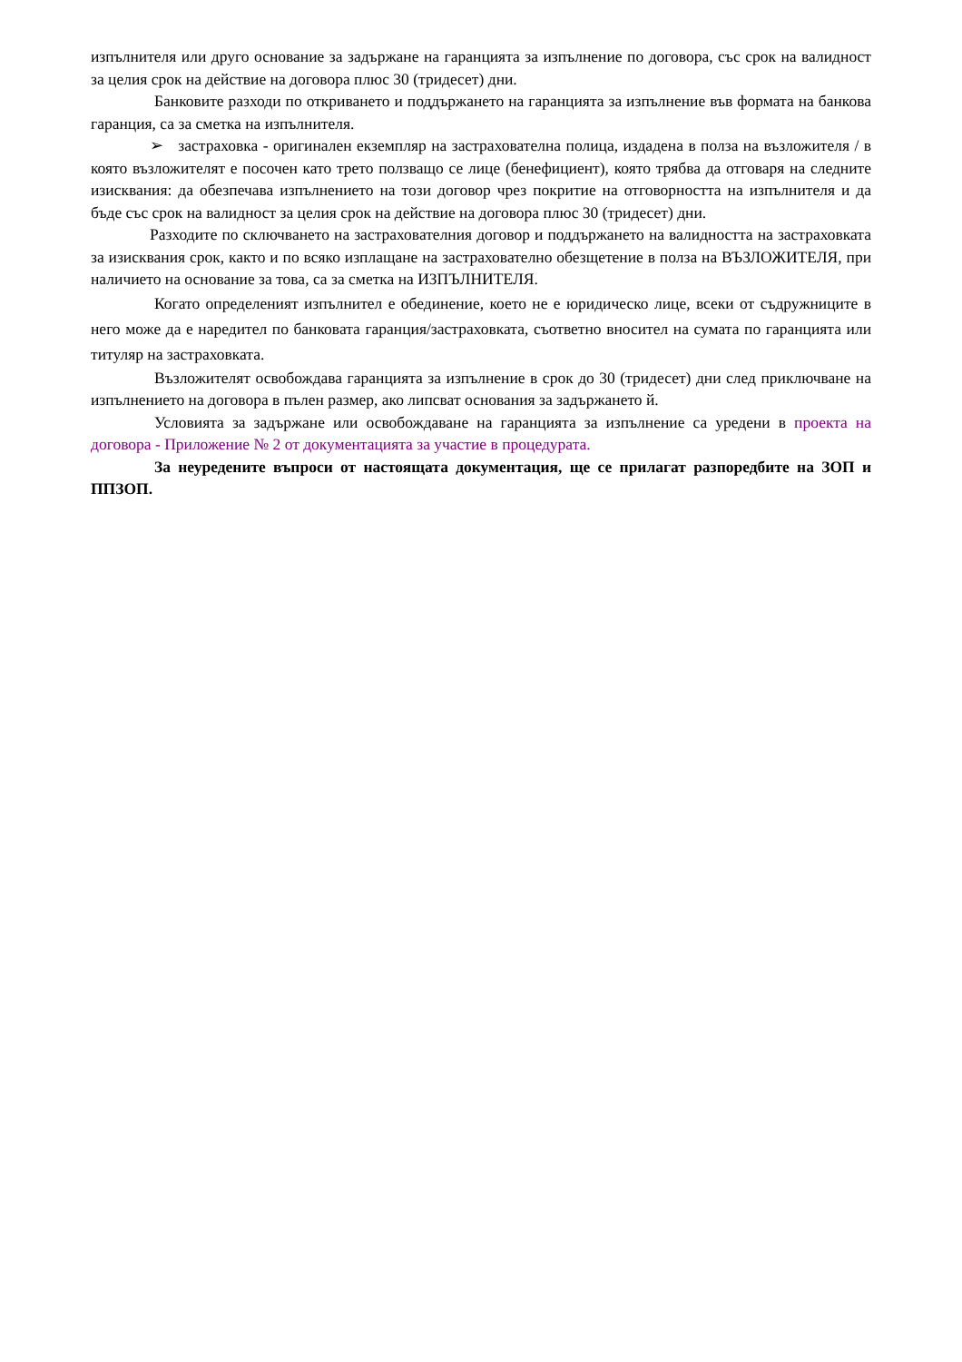изпълнителя или друго основание за задържане на гаранцията за изпълнение по договора, със срок на валидност за целия срок на действие на договора плюс 30 (тридесет) дни.
Банковите разходи по откриването и поддържането на гаранцията за изпълнение във формата на банкова гаранция, са за сметка на изпълнителя.
➢ застраховка - оригинален екземпляр на застрахователна полица, издадена в полза на възложителя / в която възложителят е посочен като трето ползващо се лице (бенефициент), която трябва да отговаря на следните изисквания: да обезпечава изпълнението на този договор чрез покритие на отговорността на изпълнителя и да бъде със срок на валидност за целия срок на действие на договора плюс 30 (тридесет) дни.
Разходите по сключването на застрахователния договор и поддържането на валидността на застраховката за изисквания срок, както и по всяко изплащане на застрахователно обезщетение в полза на ВЪЗЛОЖИТЕЛЯ, при наличието на основание за това, са за сметка на ИЗПЪЛНИТЕЛЯ.
Когато определеният изпълнител е обединение, което не е юридическо лице, всеки от съдружниците в него може да е наредител по банковата гаранция/застраховката, съответно вносител на сумата по гаранцията или титуляр на застраховката.
Възложителят освобождава гаранцията за изпълнение в срок до 30 (тридесет) дни след приключване на изпълнението на договора в пълен размер, ако липсват основания за задържането й.
Условията за задържане или освобождаване на гаранцията за изпълнение са уредени в проекта на договора - Приложение № 2 от документацията за участие в процедурата.
За неуредените въпроси от настоящата документация, ще се прилагат разпоредбите на ЗОП и ППЗОП.